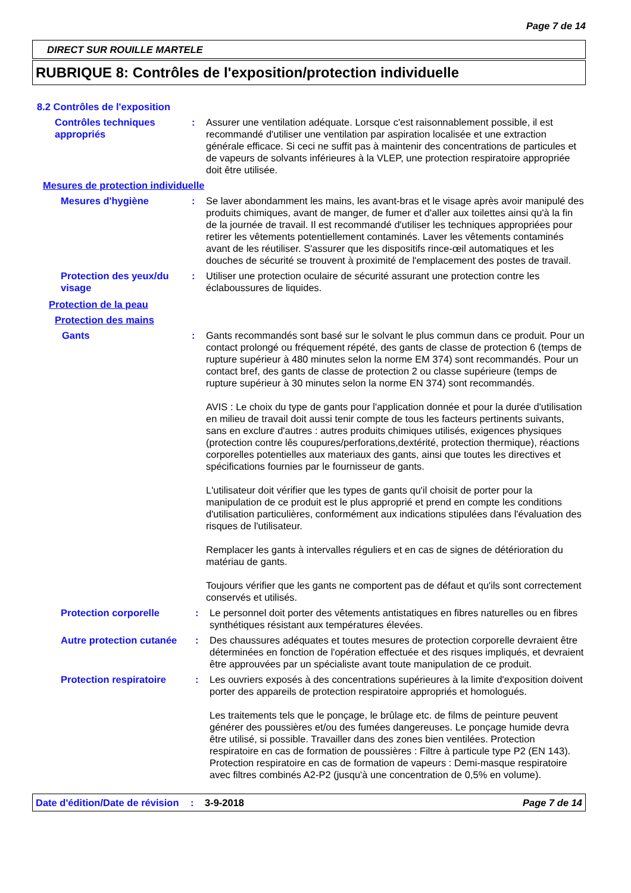Page 7 de 14
DIRECT SUR ROUILLE MARTELE
RUBRIQUE 8: Contrôles de l'exposition/protection individuelle
8.2 Contrôles de l'exposition
Contrôles techniques appropriés
: Assurer une ventilation adéquate. Lorsque c'est raisonnablement possible, il est recommandé d'utiliser une ventilation par aspiration localisée et une extraction générale efficace. Si ceci ne suffit pas à maintenir des concentrations de particules et de vapeurs de solvants inférieures à la VLEP, une protection respiratoire appropriée doit être utilisée.
Mesures de protection individuelle
Mesures d'hygiène : Se laver abondamment les mains, les avant-bras et le visage après avoir manipulé des produits chimiques, avant de manger, de fumer et d'aller aux toilettes ainsi qu'à la fin de la journée de travail. Il est recommandé d'utiliser les techniques appropriées pour retirer les vêtements potentiellement contaminés. Laver les vêtements contaminés avant de les réutiliser. S'assurer que les dispositifs rince-œil automatiques et les douches de sécurité se trouvent à proximité de l'emplacement des postes de travail.
Protection des yeux/du visage
: Utiliser une protection oculaire de sécurité assurant une protection contre les éclaboussures de liquides.
Protection de la peau
Protection des mains
Gants : Gants recommandés sont basé sur le solvant le plus commun dans ce produit. Pour un contact prolongé ou fréquement répété, des gants de classe de protection 6 (temps de rupture supérieur à 480 minutes selon la norme EM 374) sont recommandés. Pour un contact bref, des gants de classe de protection 2 ou classe supérieure (temps de rupture supérieur à 30 minutes selon la norme EN 374) sont recommandés.
AVIS : Le choix du type de gants pour l'application donnée et pour la durée d'utilisation en milieu de travail doit aussi tenir compte de tous les facteurs pertinents suivants, sans en exclure d'autres : autres produits chimiques utilisés, exigences physiques (protection contre lês coupures/perforations,dextérité, protection thermique), réactions corporelles potentielles aux materiaux des gants, ainsi que toutes les directives et spécifications fournies par le fournisseur de gants.
L'utilisateur doit vérifier que les types de gants qu'il choisit de porter pour la manipulation de ce produit est le plus approprié et prend en compte les conditions d'utilisation particulières, conformément aux indications stipulées dans l'évaluation des risques de l'utilisateur.
Remplacer les gants à intervalles réguliers et en cas de signes de détérioration du matériau de gants.
Toujours vérifier que les gants ne comportent pas de défaut et qu'ils sont correctement conservés et utilisés.
Protection corporelle : Le personnel doit porter des vêtements antistatiques en fibres naturelles ou en fibres synthétiques résistant aux températures élevées.
Autre protection cutanée
: Des chaussures adéquates et toutes mesures de protection corporelle devraient être déterminées en fonction de l'opération effectuée et des risques impliqués, et devraient être approuvées par un spécialiste avant toute manipulation de ce produit.
Protection respiratoire
: Les ouvriers exposés à des concentrations supérieures à la limite d'exposition doivent porter des appareils de protection respiratoire appropriés et homologués.
Les traitements tels que le ponçage, le brûlage etc. de films de peinture peuvent générer des poussières et/ou des fumées dangereuses. Le ponçage humide devra être utilisé, si possible. Travailler dans des zones bien ventilées. Protection respiratoire en cas de formation de poussières : Filtre à particule type P2 (EN 143). Protection respiratoire en cas de formation de vapeurs : Demi-masque respiratoire avec filtres combinés A2-P2 (jusqu'à une concentration de 0,5% en volume).
Date d'édition/Date de révision
: 3-9-2018 Page 7 de 14